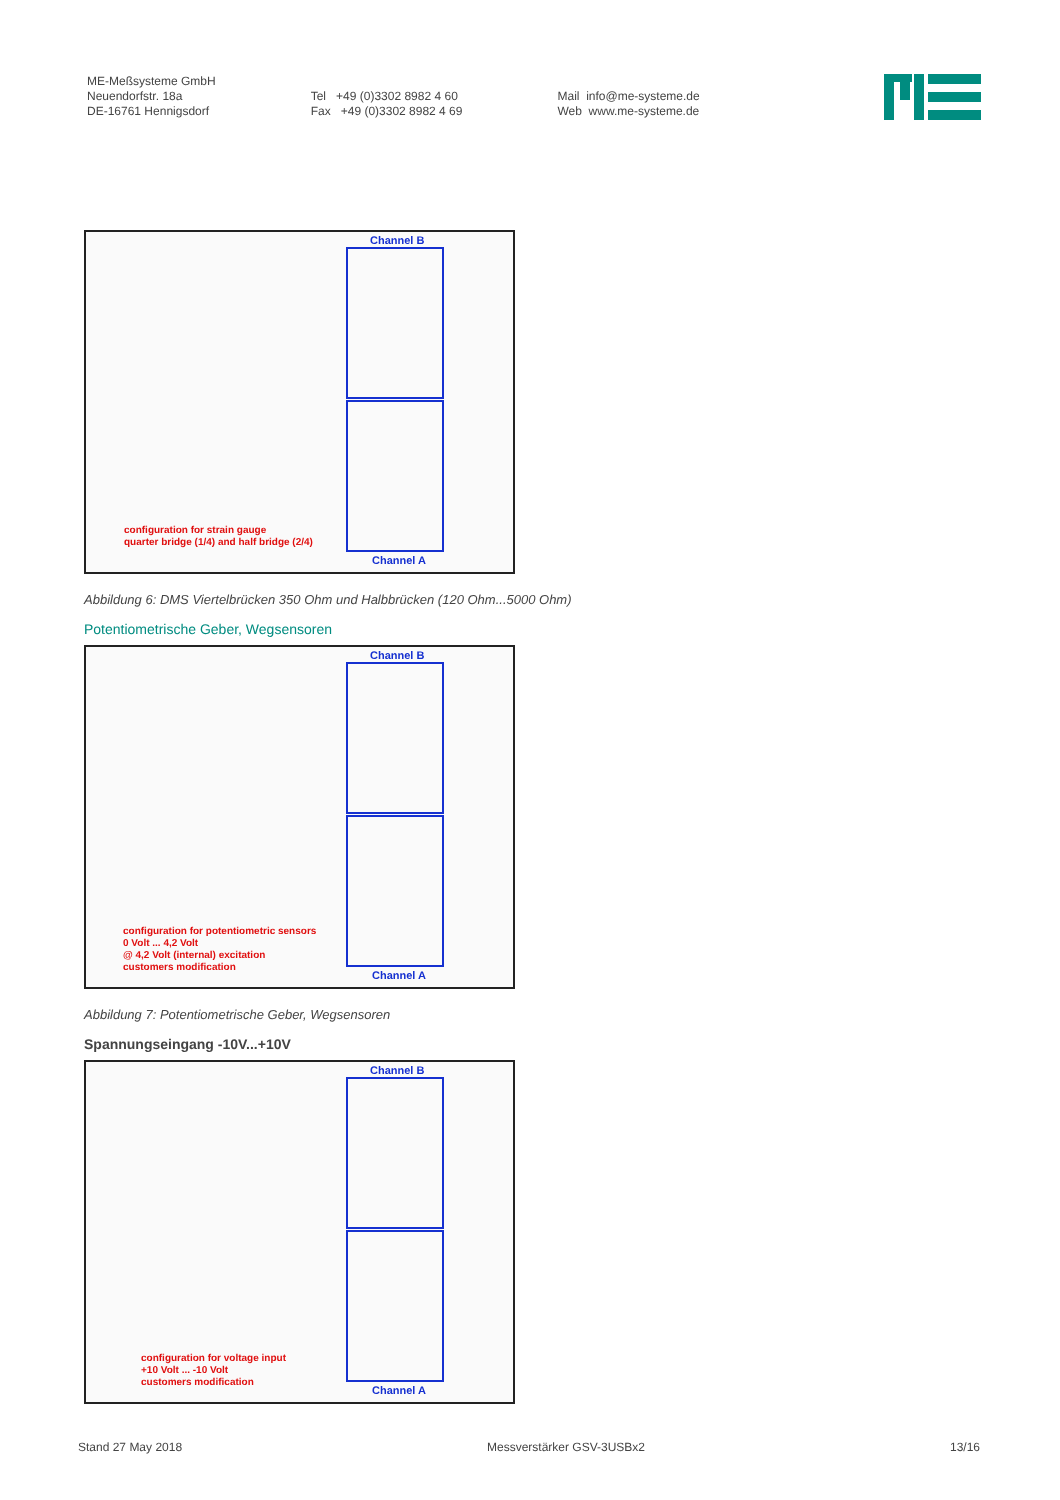ME-Meßsysteme GmbH
Neuendorfstr. 18a
DE-16761 Hennigsdorf
Tel +49 (0)3302 8982 4 60
Fax +49 (0)3302 8982 4 69
Mail info@me-systeme.de
Web www.me-systeme.de
Channel B
Channel A
configuration for strain gauge
quarter bridge (1/4) and half bridge (2/4)
Abbildung 6: DMS Viertelbrücken 350 Ohm und Halbbrücken (120 Ohm...5000 Ohm)
Potentiometrische Geber, Wegsensoren
Channel B
Channel A
configuration for potentiometric sensors
0 Volt ... 4,2 Volt
@ 4,2 Volt (internal) excitation
customers modification
Abbildung 7: Potentiometrische Geber, Wegsensoren
Spannungseingang -10V...+10V
Channel B
Channel A
configuration for voltage input
+10 Volt ... -10 Volt
customers modification
Stand 27 May 2018 Messverstärker GSV-3USBx2 13/16